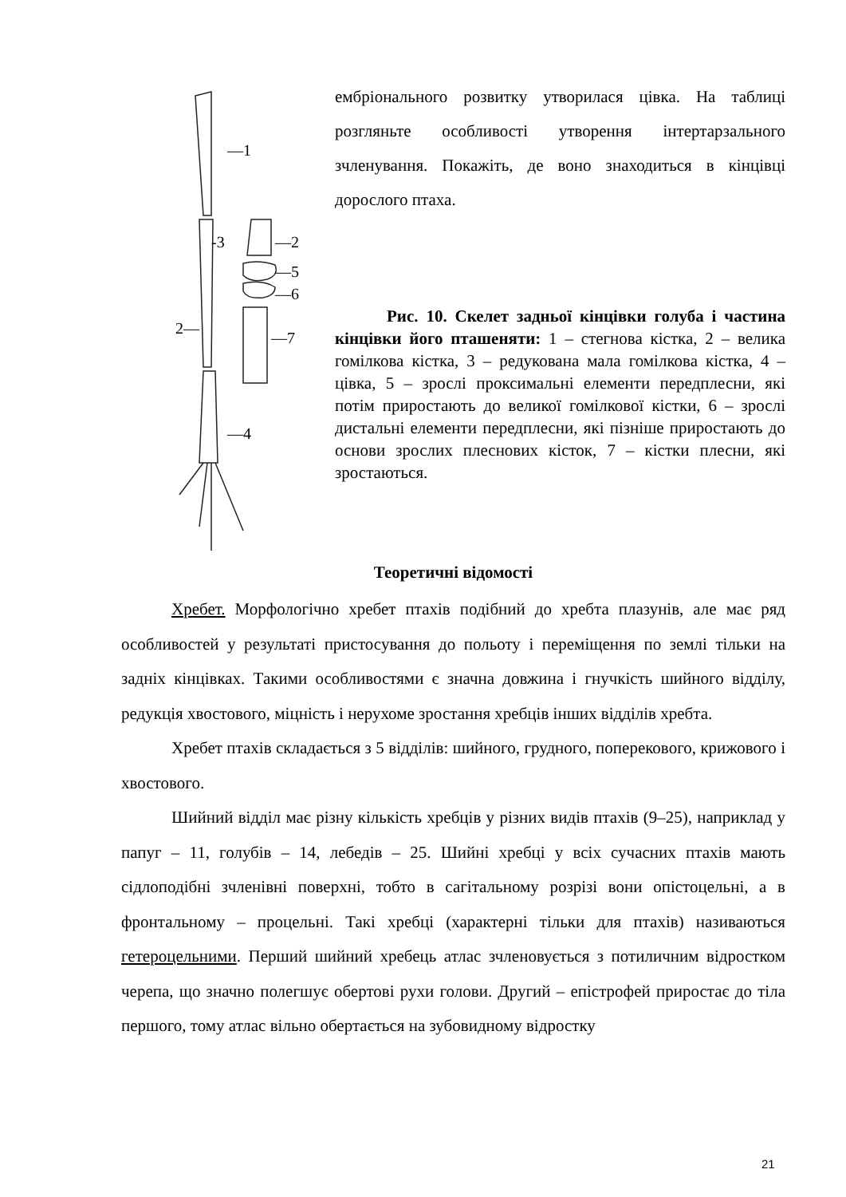—1
-3
—2
—5
—6
2—
—7
—4
ембріонального розвитку утворилася цівка. На таблиці розгляньте особливості утворення інтертарзального зчленування. Покажіть, де воно знаходиться в кінцівці дорослого птаха.
Рис. 10. Скелет задньої кінцівки голуба і частина кінцівки його пташеняти: 1 – стегнова кістка, 2 – велика гомілкова кістка, 3 – редукована мала гомілкова кістка, 4 – цівка, 5 – зрослі проксимальні елементи передплесни, які потім приростають до великої гомілкової кістки, 6 – зрослі дистальні елементи передплесни, які пізніше приростають до основи зрослих плеснових кісток, 7 – кістки плесни, які зростаються.
Теоретичні відомості
Хребет. Морфологічно хребет птахів подібний до хребта плазунів, але має ряд особливостей у результаті пристосування до польоту і переміщення по землі тільки на задніх кінцівках. Такими особливостями є значна довжина і гнучкість шийного відділу, редукція хвостового, міцність і нерухоме зростання хребців інших відділів хребта.
Хребет птахів складається з 5 відділів: шийного, грудного, поперекового, крижового і хвостового.
Шийний відділ має різну кількість хребців у різних видів птахів (9–25), наприклад у папуг – 11, голубів – 14, лебедів – 25. Шийні хребці у всіх сучасних птахів мають сідлоподібні зчленівні поверхні, тобто в сагітальному розрізі вони опістоцельні, а в фронтальному – процельні. Такі хребці (характерні тільки для птахів) називаються гетероцельними. Перший шийний хребець атлас зчленовується з потиличним відростком черепа, що значно полегшує обертові рухи голови. Другий – епістрофей приростає до тіла першого, тому атлас вільно обертається на зубовидному відростку
21